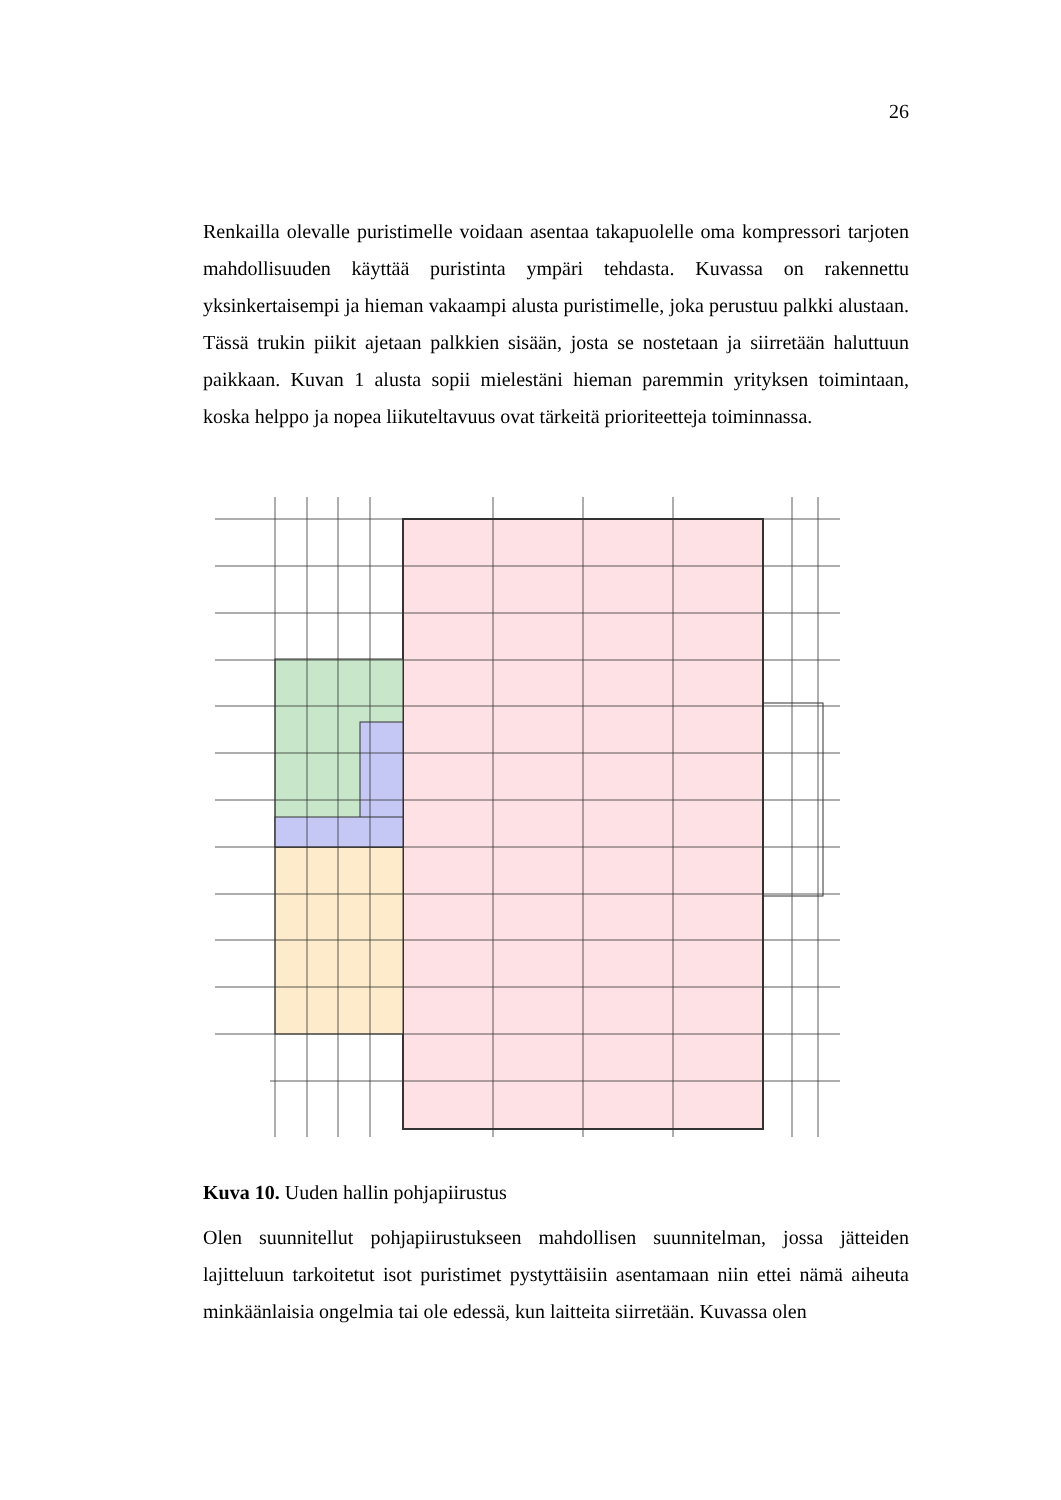26
Renkailla olevalle puristimelle voidaan asentaa takapuolelle oma kompressori tarjoten mahdollisuuden käyttää puristinta ympäri tehdasta. Kuvassa on rakennettu yksinkertaisempi ja hieman vakaampi alusta puristimelle, joka perustuu palkki alustaan. Tässä trukin piikit ajetaan palkkien sisään, josta se nostetaan ja siirretään haluttuun paikkaan. Kuvan 1 alusta sopii mielestäni hieman paremmin yrityksen toimintaan, koska helppo ja nopea liikuteltavuus ovat tärkeitä prioriteetteja toiminnassa.
Kuva 10. Uuden hallin pohjapiirustus
Olen suunnitellut pohjapiirustukseen mahdollisen suunnitelman, jossa jätteiden lajitteluun tarkoitetut isot puristimet pystyttäisiin asentamaan niin ettei nämä aiheuta minkäänlaisia ongelmia tai ole edessä, kun laitteita siirretään. Kuvassa olen